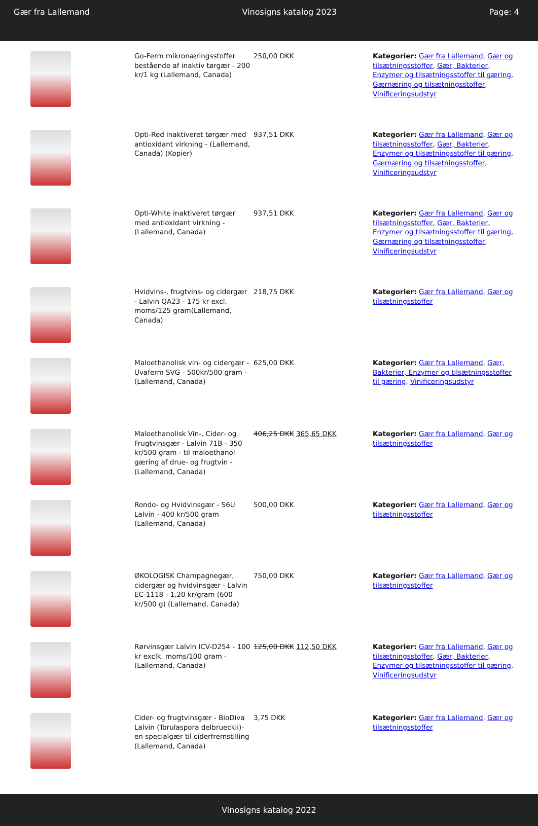Gær fra Lallemand Vinosigns katalog 2023 Page: 4
| | Go-Ferm mikronæringsstoffer bestående af inaktiv tørgær - 200 kr/1 kg (Lallemand, Canada) | 250,00 DKK | Kategorier: Gær fra Lallemand , Gær og tilsætningsstoffer , Gær, Bakterier, Enzymer og tilsætningsstoffer til gæring , Gærnæring og tilsætningsstoffer , Vinificeringsudstyr |
| | Opti-Red inaktiveret tørgær med antioxidant virkning - (Lallemand, Canada) (Kopier) | 937,51 DKK | Kategorier: Gær fra Lallemand , Gær og tilsætningsstoffer , Gær, Bakterier, Enzymer og tilsætningsstoffer til gæring , Gærnæring og tilsætningsstoffer , Vinificeringsudstyr |
| | Opti-White inaktiveret tørgær med antioxidant virkning - (Lallemand, Canada) | 937,51 DKK | Kategorier: Gær fra Lallemand , Gær og tilsætningsstoffer , Gær, Bakterier, Enzymer og tilsætningsstoffer til gæring , Gærnæring og tilsætningsstoffer , Vinificeringsudstyr |
| | Hvidvins-, frugtvins- og cidergær - Lalvin QA23 - 175 kr excl. moms/125 gram(Lallemand, Canada) | 218,75 DKK | Kategorier: Gær fra Lallemand , Gær og tilsætningsstoffer |
| | Maloethanolisk vin- og cidergær - Uvaferm SVG - 500kr/500 gram -(Lallemand, Canada) | 625,00 DKK | Kategorier: Gær fra Lallemand , Gær, Bakterier, Enzymer og tilsætningsstoffer til gæring , Vinificeringsudstyr |
| | Maloethanolisk Vin-, Cider- og Frugtvinsgær - Lalvin 71B - 350 kr/500 gram - til maloethanol gæring af drue- og frugtvin - (Lallemand, Canada) | 406,25 DKK 365,65 DKK | Kategorier: Gær fra Lallemand , Gær og tilsætningsstoffer |
| | Rondo- og Hvidvinsgær - S6U Lalvin - 400 kr/500 gram (Lallemand, Canada) | 500,00 DKK | Kategorier: Gær fra Lallemand , Gær og tilsætningsstoffer |
| | ØKOLOGISK Champagnegær, cidergær og hvidvinsgær - Lalvin EC-1118 - 1,20 kr/gram (600 kr/500 g) (Lallemand, Canada) | 750,00 DKK | Kategorier: Gær fra Lallemand , Gær og tilsætningsstoffer |
| | Rørvinsgær Lalvin ICV-D254 - 100 kr exclk. moms/100 gram - (Lallemand, Canada) | 125,00 DKK 112,50 DKK | Kategorier: Gær fra Lallemand , Gær og tilsætningsstoffer , Gær, Bakterier, Enzymer og tilsætningsstoffer til gæring , Vinificeringsudstyr |
| | Cider- og frugtvinsgær - BioDiva Lalvin (Torulaspora delbrueckii)- en specialgær til ciderfremstilling (Lallemand, Canada) | 3,75 DKK | Kategorier: Gær fra Lallemand , Gær og tilsætningsstoffer |
Vinosigns katalog 2022